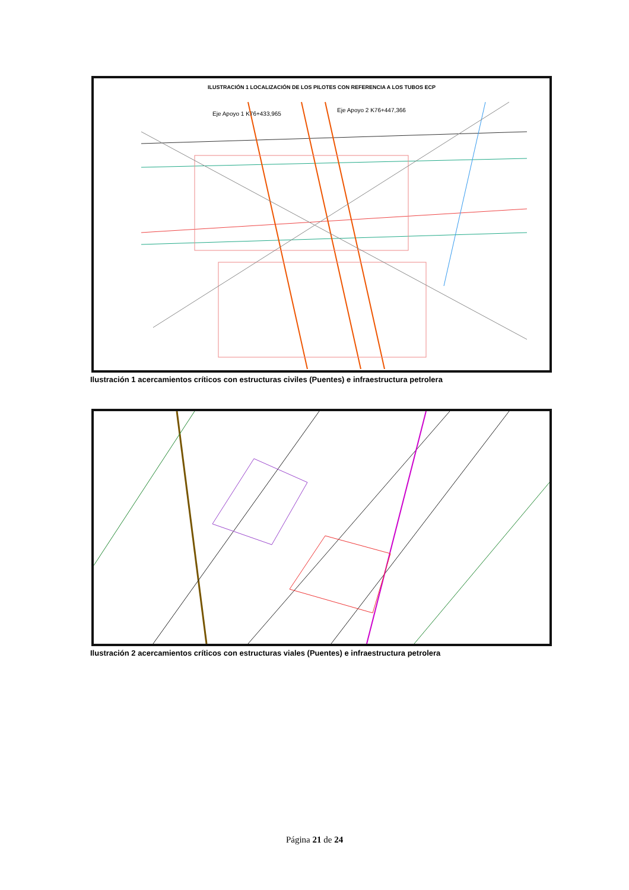ILUSTRACIÓN 1 LOCALIZACIÓN DE LOS PILOTES CON REFERENCIA A LOS TUBOS ECP
Eje Apoyo 1 K76+433,965
Eje Apoyo 2 K76+447,366
Ilustración 1 acercamientos críticos con estructuras civiles (Puentes) e infraestructura petrolera
Ilustración 2 acercamientos críticos con estructuras viales (Puentes) e infraestructura petrolera
Página 21 de 24